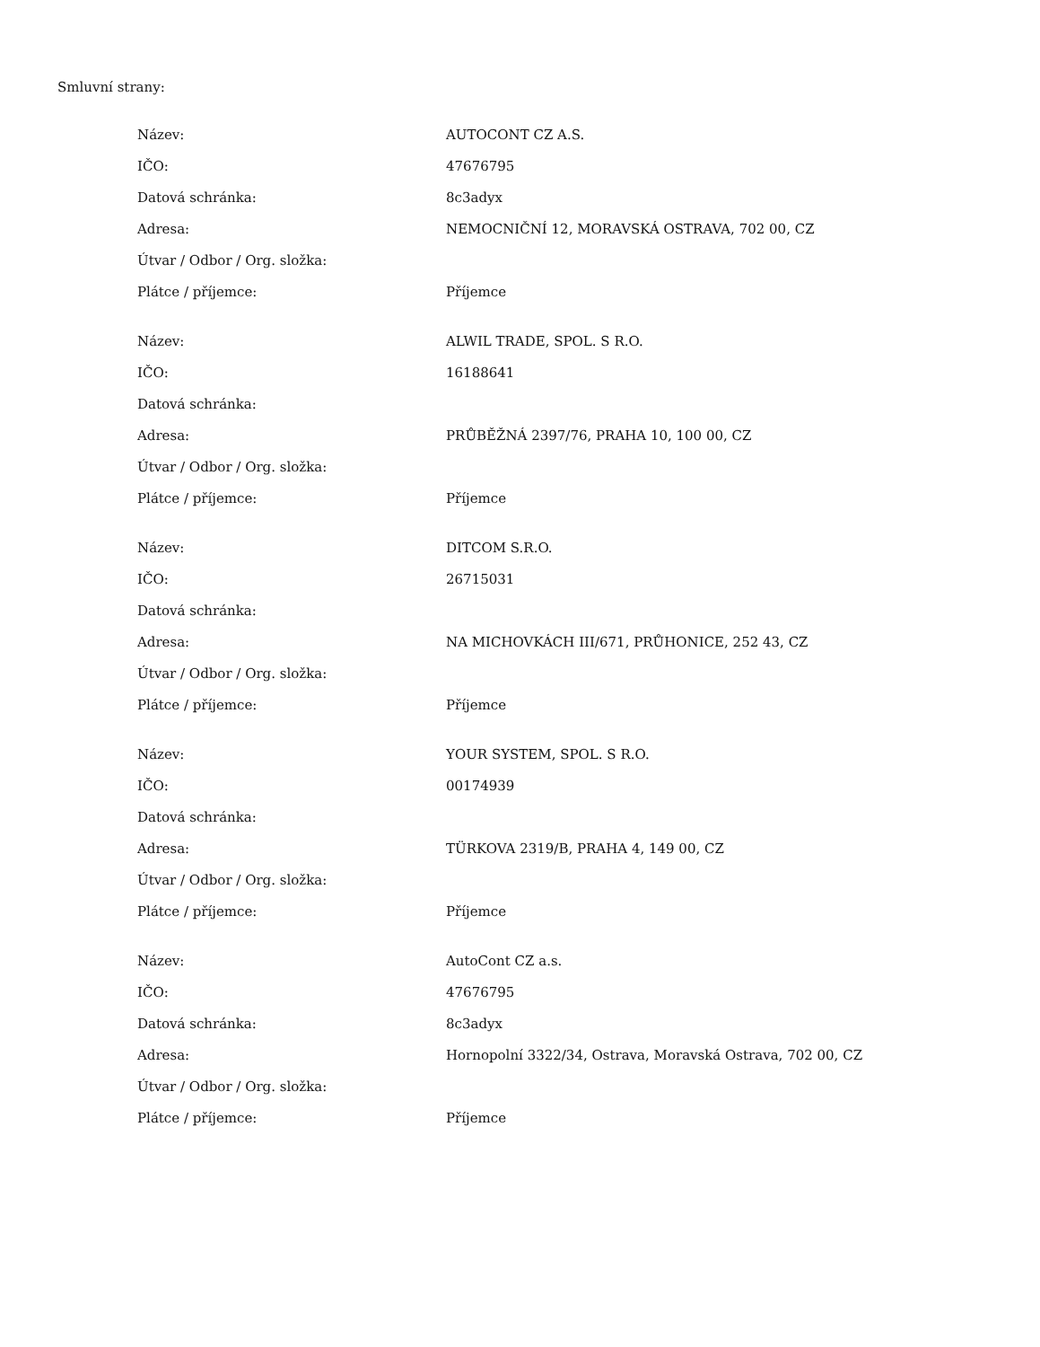Smluvní strany:
| Název: | AUTOCONT CZ A.S. |
| IČO: | 47676795 |
| Datová schránka: | 8c3adyx |
| Adresa: | NEMOCNIČNÍ 12, MORAVSKÁ OSTRAVA, 702 00, CZ |
| Útvar / Odbor / Org. složka: | |
| Plátce / příjemce: | Příjemce |
| Název: | ALWIL TRADE, SPOL. S R.O. |
| IČO: | 16188641 |
| Datová schránka: | |
| Adresa: | PRŮBĚŽNÁ 2397/76, PRAHA 10, 100 00, CZ |
| Útvar / Odbor / Org. složka: | |
| Plátce / příjemce: | Příjemce |
| Název: | DITCOM S.R.O. |
| IČO: | 26715031 |
| Datová schránka: | |
| Adresa: | NA MICHOVKÁCH III/671, PRŮHONICE, 252 43, CZ |
| Útvar / Odbor / Org. složka: | |
| Plátce / příjemce: | Příjemce |
| Název: | YOUR SYSTEM, SPOL. S R.O. |
| IČO: | 00174939 |
| Datová schránka: | |
| Adresa: | TÜRKOVA 2319/B, PRAHA 4, 149 00, CZ |
| Útvar / Odbor / Org. složka: | |
| Plátce / příjemce: | Příjemce |
| Název: | AutoCont CZ a.s. |
| IČO: | 47676795 |
| Datová schránka: | 8c3adyx |
| Adresa: | Hornopolní 3322/34, Ostrava, Moravská Ostrava, 702 00, CZ |
| Útvar / Odbor / Org. složka: | |
| Plátce / příjemce: | Příjemce |